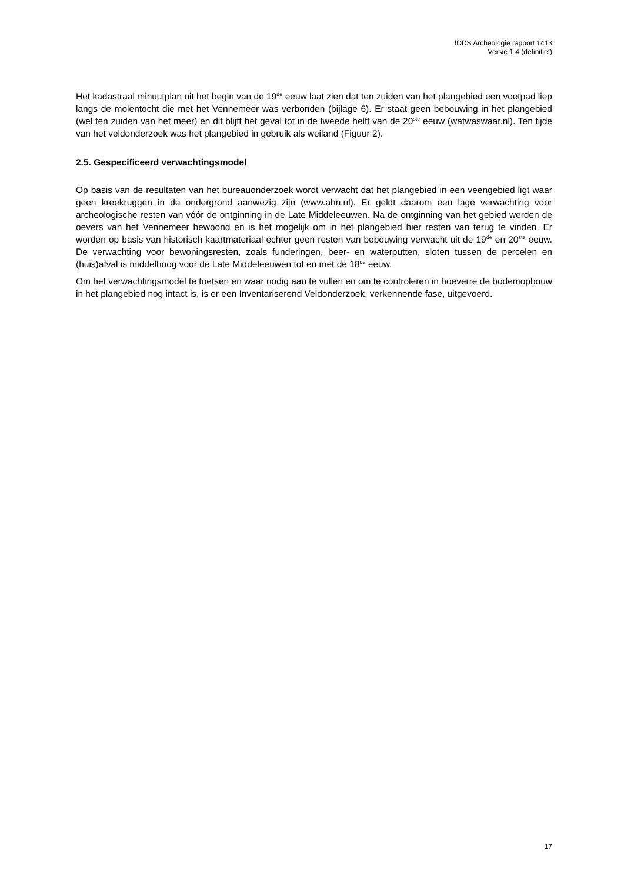IDDS Archeologie rapport 1413
Versie 1.4 (definitief)
Het kadastraal minuutplan uit het begin van de 19<sup>de</sup> eeuw laat zien dat ten zuiden van het plangebied een voetpad liep langs de molentocht die met het Vennemeer was verbonden (bijlage 6). Er staat geen bebouwing in het plangebied (wel ten zuiden van het meer) en dit blijft het geval tot in de tweede helft van de 20<sup>ste</sup> eeuw (watwaswaar.nl). Ten tijde van het veldonderzoek was het plangebied in gebruik als weiland (Figuur 2).
2.5. Gespecificeerd verwachtingsmodel
Op basis van de resultaten van het bureauonderzoek wordt verwacht dat het plangebied in een veengebied ligt waar geen kreekruggen in de ondergrond aanwezig zijn (www.ahn.nl). Er geldt daarom een lage verwachting voor archeologische resten van vóór de ontginning in de Late Middeleeuwen. Na de ontginning van het gebied werden de oevers van het Vennemeer bewoond en is het mogelijk om in het plangebied hier resten van terug te vinden. Er worden op basis van historisch kaartmateriaal echter geen resten van bebouwing verwacht uit de 19<sup>de</sup> en 20<sup>ste</sup> eeuw. De verwachting voor bewoningsresten, zoals funderingen, beer- en waterputten, sloten tussen de percelen en (huis)afval is middelhoog voor de Late Middeleeuwen tot en met de 18<sup>de</sup> eeuw.
Om het verwachtingsmodel te toetsen en waar nodig aan te vullen en om te controleren in hoeverre de bodemopbouw in het plangebied nog intact is, is er een Inventariserend Veldonderzoek, verkennende fase, uitgevoerd.
17